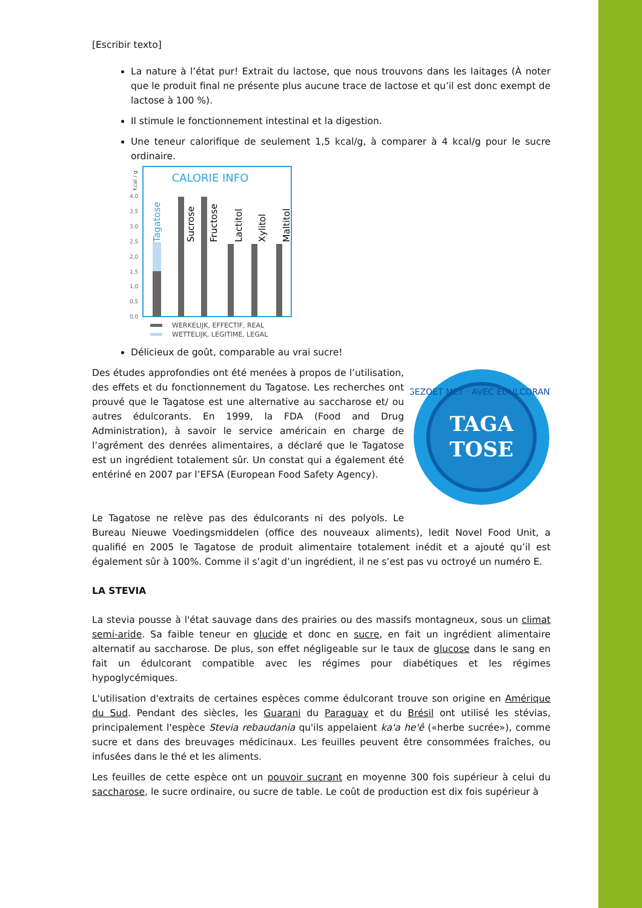[Escribir texto]
La nature à l’état pur! Extrait du lactose, que nous trouvons dans les laitages (À noter que le produit final ne présente plus aucune trace de lactose et qu’il est donc exempt de lactose à 100 %).
Il stimule le fonctionnement intestinal et la digestion.
Une teneur calorifique de seulement 1,5 kcal/g, à comparer à 4 kcal/g pour le sucre ordinaire.
CALORIE INFO
Kcal / g
0,0
0,5
1,0
1,5
2,0
2,5
3,0
3,5
4,0
Tagatose
Sucrose
Fructose
Lactitol
Xylitol
Maltitol
WERKELIJK, EFFECTIF, REAL
WETTELIJK, LEGITIME, LEGAL
Délicieux de goût, comparable au vrai sucre!
TAGA
TOSE
GEZOET MET · AVEC EDULCORANT
Des études approfondies ont été menées à propos de l’utilisation, des effets et du fonctionnement du Tagatose. Les recherches ont prouvé que le Tagatose est une alternative au saccharose et/ ou autres édulcorants. En 1999, la FDA (Food and Drug Administration), à savoir le service américain en charge de l’agrément des denrées alimentaires, a déclaré que le Tagatose est un ingrédient totalement sûr. Un constat qui a également été entériné en 2007 par l’EFSA (European Food Safety Agency).
Le Tagatose ne relève pas des édulcorants ni des polyols. Le Bureau Nieuwe Voedingsmiddelen (office des nouveaux aliments), ledit Novel Food Unit, a qualifié en 2005 le Tagatose de produit alimentaire totalement inédit et a ajouté qu’il est également sûr à 100%. Comme il s’agit d’un ingrédient, il ne s’est pas vu octroyé un numéro E.
LA STEVIA
La stevia pousse à l'état sauvage dans des prairies ou des massifs montagneux, sous un climat semi-aride. Sa faible teneur en glucide et donc en sucre, en fait un ingrédient alimentaire alternatif au saccharose. De plus, son effet négligeable sur le taux de glucose dans le sang en fait un édulcorant compatible avec les régimes pour diabétiques et les régimes hypoglycémiques.
L'utilisation d'extraits de certaines espèces comme édulcorant trouve son origine en Amérique du Sud. Pendant des siècles, les Guarani du Paraguay et du Brésil ont utilisé les stévias, principalement l'espèce Stevia rebaudania qu'ils appelaient ka'a he'ê («herbe sucrée»), comme sucre et dans des breuvages médicinaux. Les feuilles peuvent être consommées fraîches, ou infusées dans le thé et les aliments.
Les feuilles de cette espèce ont un pouvoir sucrant en moyenne 300 fois supérieur à celui du saccharose, le sucre ordinaire, ou sucre de table. Le coût de production est dix fois supérieur à